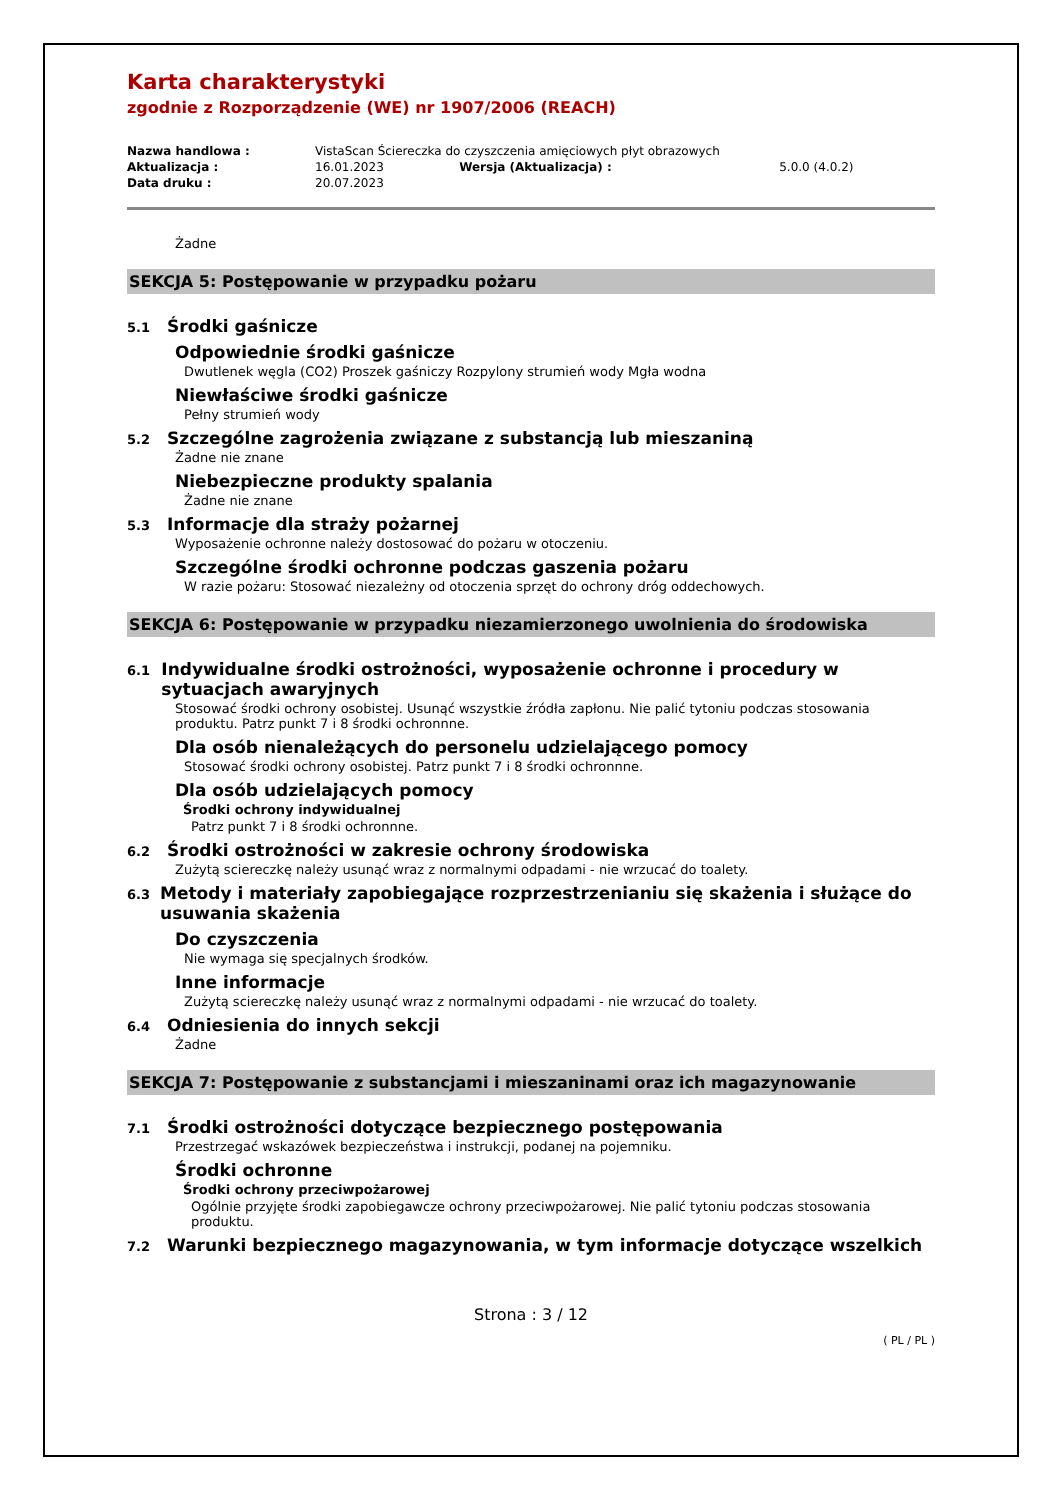Karta charakterystyki
zgodnie z Rozporządzenie (WE) nr 1907/2006 (REACH)
| Nazwa handlowa : | VistaScan Ściereczka do czyszczenia amięciowych płyt obrazowych | | |
| Aktualizacja : | 16.01.2023 | Wersja (Aktualizacja) : | 5.0.0 (4.0.2) |
| Data druku : | 20.07.2023 | | |
Żadne
SEKCJA 5: Postępowanie w przypadku pożaru
5.1 Środki gaśnicze
Odpowiednie środki gaśnicze
Dwutlenek węgla (CO2) Proszek gaśniczy Rozpylony strumień wody Mgła wodna
Niewłaściwe środki gaśnicze
Pełny strumień wody
5.2 Szczególne zagrożenia związane z substancją lub mieszaniną
Żadne nie znane
Niebezpieczne produkty spalania
Żadne nie znane
5.3 Informacje dla straży pożarnej
Wyposażenie ochronne należy dostosować do pożaru w otoczeniu.
Szczególne środki ochronne podczas gaszenia pożaru
W razie pożaru: Stosować niezależny od otoczenia sprzęt do ochrony dróg oddechowych.
SEKCJA 6: Postępowanie w przypadku niezamierzonego uwolnienia do środowiska
6.1 Indywidualne środki ostrożności, wyposażenie ochronne i procedury w sytuacjach awaryjnych
Stosować środki ochrony osobistej. Usunąć wszystkie źródła zapłonu. Nie palić tytoniu podczas stosowania produktu. Patrz punkt 7 i 8 środki ochronnne.
Dla osób nienależących do personelu udzielającego pomocy
Stosować środki ochrony osobistej. Patrz punkt 7 i 8 środki ochronnne.
Dla osób udzielających pomocy
Środki ochrony indywidualnej
Patrz punkt 7 i 8 środki ochronnne.
6.2 Środki ostrożności w zakresie ochrony środowiska
Zużytą sciereczkę należy usunąć wraz z normalnymi odpadami - nie wrzucać do toalety.
6.3 Metody i materiały zapobiegające rozprzestrzenianiu się skażenia i służące do usuwania skażenia
Do czyszczenia
Nie wymaga się specjalnych środków.
Inne informacje
Zużytą sciereczkę należy usunąć wraz z normalnymi odpadami - nie wrzucać do toalety.
6.4 Odniesienia do innych sekcji
Żadne
SEKCJA 7: Postępowanie z substancjami i mieszaninami oraz ich magazynowanie
7.1 Środki ostrożności dotyczące bezpiecznego postępowania
Przestrzegać wskazówek bezpieczeństwa i instrukcji, podanej na pojemniku.
Środki ochronne
Środki ochrony przeciwpożarowej
Ogólnie przyjęte środki zapobiegawcze ochrony przeciwpożarowej. Nie palić tytoniu podczas stosowania produktu.
7.2 Warunki bezpiecznego magazynowania, w tym informacje dotyczące wszelkich
Strona : 3 / 12
( PL / PL )